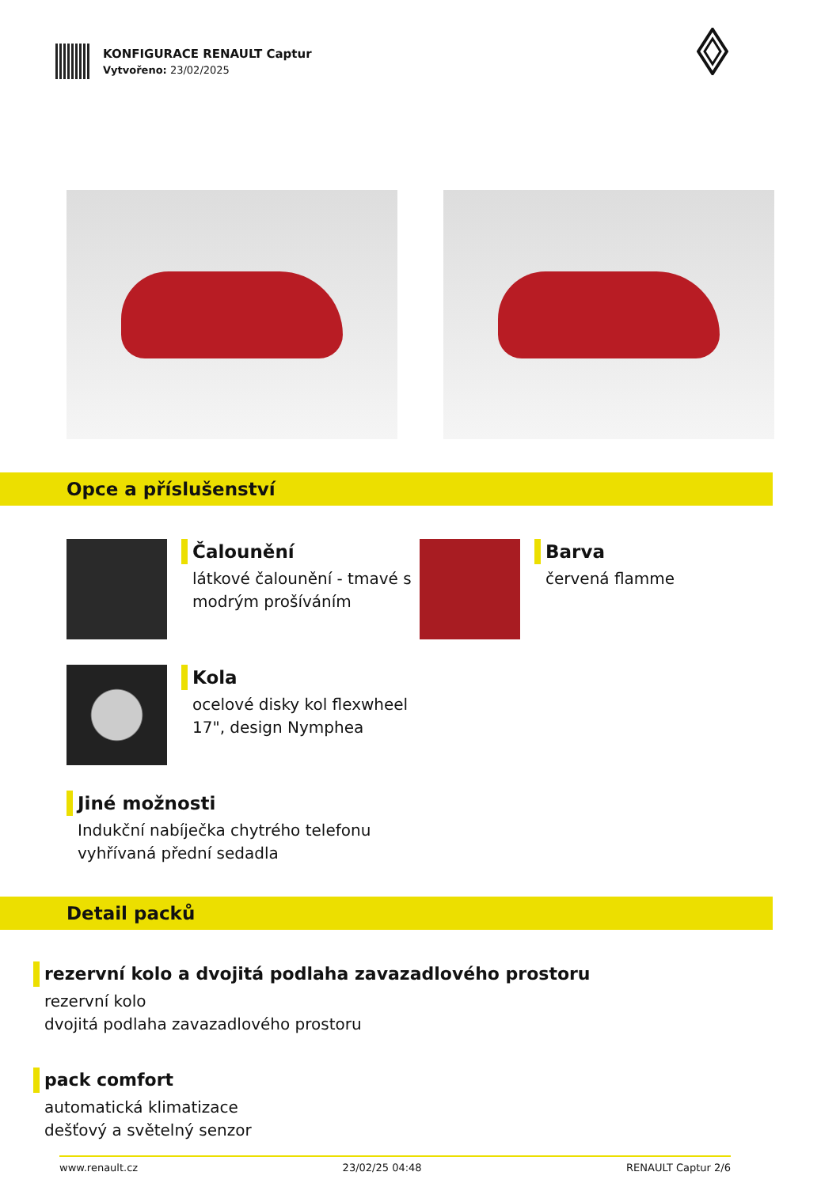KONFIGURACE RENAULT Captur
Vytvořeno: 23/02/2025
Opce a příslušenství
Čalounění
látkové čalounění - tmavé s modrým prošíváním
Barva
červená flamme
Kola
ocelové disky kol flexwheel 17", design Nymphea
Jiné možnosti
Indukční nabíječka chytrého telefonu
vyhřívaná přední sedadla
Detail packů
rezervní kolo a dvojitá podlaha zavazadlového prostoru
rezervní kolo
dvojitá podlaha zavazadlového prostoru
pack comfort
automatická klimatizace
dešťový a světelný senzor
www.renault.cz 23/02/25 04:48 RENAULT Captur 2/6